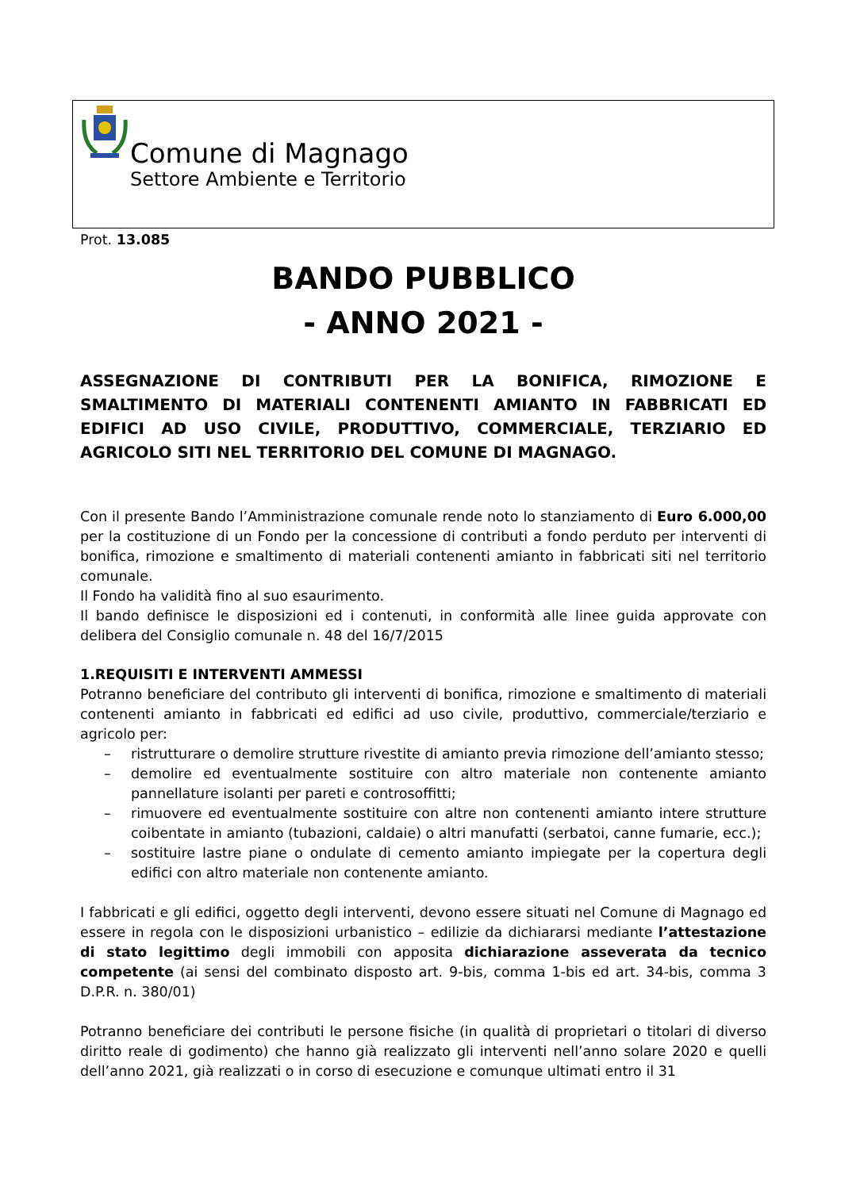Comune di Magnago
Settore Ambiente e Territorio
Prot. 13.085
BANDO PUBBLICO
- ANNO 2021 -
ASSEGNAZIONE DI CONTRIBUTI PER LA BONIFICA, RIMOZIONE E SMALTIMENTO DI MATERIALI CONTENENTI AMIANTO IN FABBRICATI ED EDIFICI AD USO CIVILE, PRODUTTIVO, COMMERCIALE, TERZIARIO ED AGRICOLO SITI NEL TERRITORIO DEL COMUNE DI MAGNAGO.
Con il presente Bando l’Amministrazione comunale rende noto lo stanziamento di Euro 6.000,00 per la costituzione di un Fondo per la concessione di contributi a fondo perduto per interventi di bonifica, rimozione e smaltimento di materiali contenenti amianto in fabbricati siti nel territorio comunale.
Il Fondo ha validità fino al suo esaurimento.
Il bando definisce le disposizioni ed i contenuti, in conformità alle linee guida approvate con delibera del Consiglio comunale n. 48 del 16/7/2015
1.REQUISITI E INTERVENTI AMMESSI
Potranno beneficiare del contributo gli interventi di bonifica, rimozione e smaltimento di materiali contenenti amianto in fabbricati ed edifici ad uso civile, produttivo, commerciale/terziario e agricolo per:
– ristrutturare o demolire strutture rivestite di amianto previa rimozione dell’amianto stesso;
– demolire ed eventualmente sostituire con altro materiale non contenente amianto pannellature isolanti per pareti e controsoffitti;
– rimuovere ed eventualmente sostituire con altre non contenenti amianto intere strutture coibentate in amianto (tubazioni, caldaie) o altri manufatti (serbatoi, canne fumarie, ecc.);
– sostituire lastre piane o ondulate di cemento amianto impiegate per la copertura degli edifici con altro materiale non contenente amianto.
I fabbricati e gli edifici, oggetto degli interventi, devono essere situati nel Comune di Magnago ed essere in regola con le disposizioni urbanistico – edilizie da dichiararsi mediante l’attestazione di stato legittimo degli immobili con apposita dichiarazione asseverata da tecnico competente (ai sensi del combinato disposto art. 9-bis, comma 1-bis ed art. 34-bis, comma 3 D.P.R. n. 380/01)
Potranno beneficiare dei contributi le persone fisiche (in qualità di proprietari o titolari di diverso diritto reale di godimento) che hanno già realizzato gli interventi nell’anno solare 2020 e quelli dell’anno 2021, già realizzati o in corso di esecuzione e comunque ultimati entro il 31